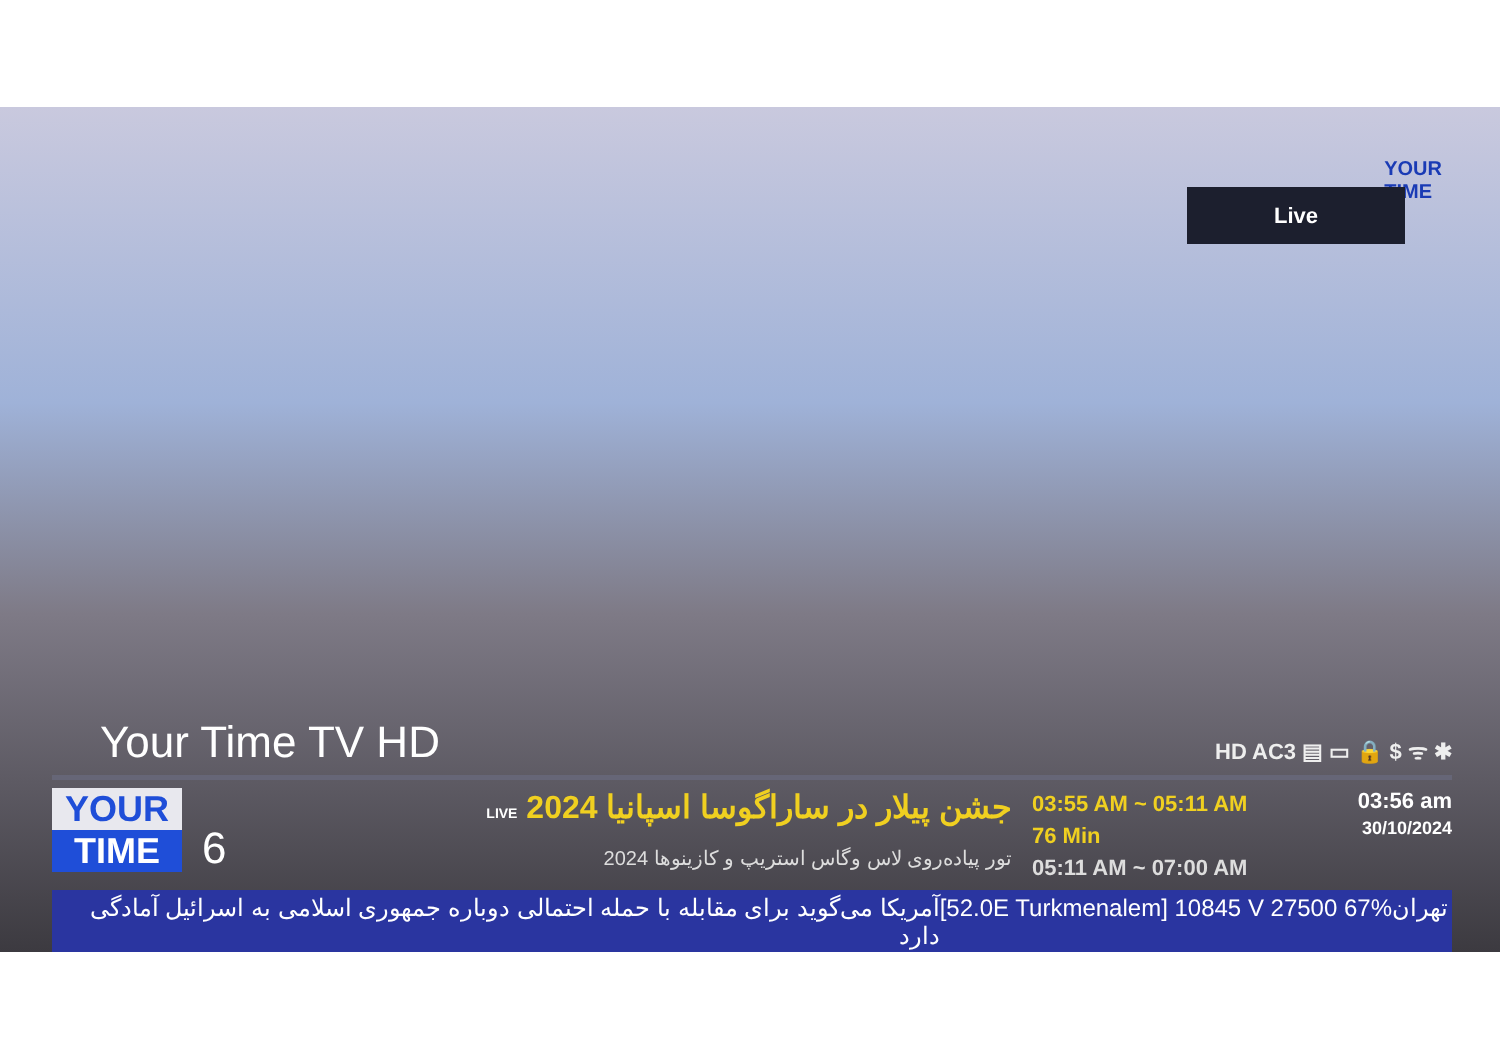YOUR
TIME
Live
Your Time TV HD HD AC3 ▤ ▭ 🔒 $ ᯤ ✱
YOUR
TIME
6
جشن پیلار در ساراگوسا اسپانیا 2024 LIVE
تور پیاده‌روی لاس وگاس استریپ و کازینوها 2024
03:55 AM ~ 05:11 AM
76 Min
05:11 AM ~ 07:00 AM
03:56 am
30/10/2024
آمریکا می‌گوید برای مقابله با حمله احتمالی دوباره جمهوری اسلامی به اسرائیل آمادگی دارد [52.0E Turkmenalem] 10845 V 27500 67% تهران